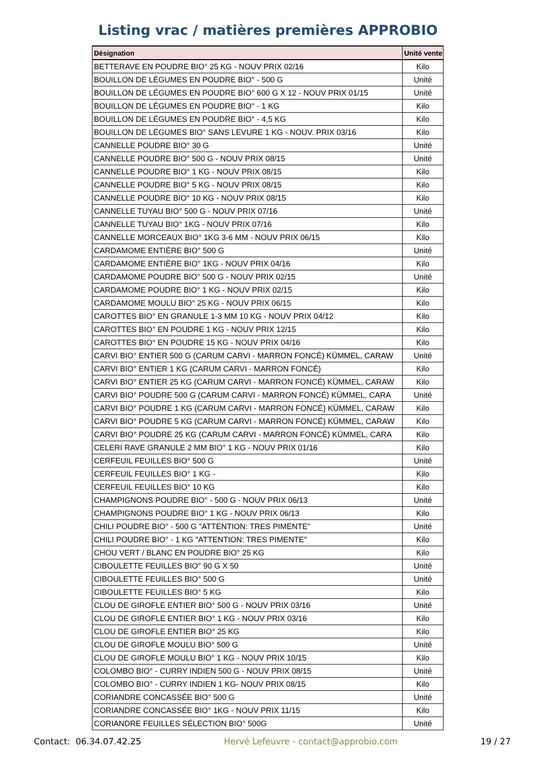Listing vrac / matières premières APPROBIO
| Désignation | Unité vente |
| --- | --- |
| BETTERAVE EN POUDRE BIO° 25 KG - NOUV PRIX 02/16 | Kilo |
| BOUILLON DE LÉGUMES EN POUDRE BIO° - 500 G | Unité |
| BOUILLON DE LÉGUMES EN POUDRE BIO° 600 G X 12 - NOUV PRIX 01/15 | Unité |
| BOUILLON DE LÉGUMES EN POUDRE BIO° - 1 KG | Kilo |
| BOUILLON DE LÉGUMES EN POUDRE BIO° - 4,5 KG | Kilo |
| BOUILLON DE LÉGUMES BIO° SANS LEVURE 1 KG - NOUV. PRIX 03/16 | Kilo |
| CANNELLE POUDRE BIO° 30 G | Unité |
| CANNELLE POUDRE BIO° 500 G - NOUV PRIX 08/15 | Unité |
| CANNELLE POUDRE BIO° 1 KG - NOUV PRIX 08/15 | Kilo |
| CANNELLE POUDRE BIO° 5 KG - NOUV PRIX 08/15 | Kilo |
| CANNELLE POUDRE BIO° 10 KG - NOUV PRIX 08/15 | Kilo |
| CANNELLE TUYAU BIO° 500 G - NOUV PRIX 07/16 | Unité |
| CANNELLE TUYAU BIO° 1KG - NOUV PRIX 07/16 | Kilo |
| CANNELLE MORCEAUX BIO° 1KG 3-6 MM - NOUV PRIX 06/15 | Kilo |
| CARDAMOME ENTIÈRE BIO° 500 G | Unité |
| CARDAMOME ENTIÈRE BIO° 1KG - NOUV PRIX 04/16 | Kilo |
| CARDAMOME POUDRE BIO° 500 G - NOUV PRIX 02/15 | Unité |
| CARDAMOME POUDRE BIO° 1 KG - NOUV PRIX 02/15 | Kilo |
| CARDAMOME MOULU BIO° 25 KG - NOUV PRIX 06/15 | Kilo |
| CAROTTES BIO° EN GRANULE 1-3 MM 10 KG - NOUV PRIX 04/12 | Kilo |
| CAROTTES BIO° EN POUDRE 1 KG - NOUV PRIX 12/15 | Kilo |
| CAROTTES BIO° EN POUDRE 15 KG - NOUV PRIX 04/16 | Kilo |
| CARVI BIO° ENTIER 500 G (CARUM CARVI - MARRON FONCÉ) KÜMMEL, CARAW | Unité |
| CARVI BIO° ENTIER 1 KG (CARUM CARVI - MARRON FONCÉ) | Kilo |
| CARVI BIO° ENTIER 25 KG (CARUM CARVI - MARRON FONCÉ) KÜMMEL, CARAW | Kilo |
| CARVI BIO° POUDRE 500 G (CARUM CARVI - MARRON FONCÉ) KÜMMEL, CARA | Unité |
| CARVI BIO° POUDRE 1 KG (CARUM CARVI - MARRON FONCÉ) KÜMMEL, CARAW | Kilo |
| CARVI BIO° POUDRE 5 KG (CARUM CARVI - MARRON FONCÉ) KÜMMEL, CARAW | Kilo |
| CARVI BIO° POUDRE 25 KG (CARUM CARVI - MARRON FONCÉ) KÜMMEL, CARA | Kilo |
| CELERI RAVE GRANULE 2 MM BIO° 1 KG - NOUV PRIX 01/16 | Kilo |
| CERFEUIL FEUILLES BIO° 500 G | Unité |
| CERFEUIL FEUILLES BIO° 1 KG - | Kilo |
| CERFEUIL FEUILLES BIO° 10 KG | Kilo |
| CHAMPIGNONS POUDRE BIO° - 500 G - NOUV PRIX 06/13 | Unité |
| CHAMPIGNONS POUDRE BIO° 1 KG - NOUV PRIX 06/13 | Kilo |
| CHILI POUDRE BIO° - 500 G "ATTENTION: TRES PIMENTE" | Unité |
| CHILI POUDRE BIO° - 1 KG "ATTENTION: TRES PIMENTE" | Kilo |
| CHOU VERT / BLANC EN POUDRE BIO° 25 KG | Kilo |
| CIBOULETTE FEUILLES BIO° 90 G X 50 | Unité |
| CIBOULETTE FEUILLES BIO° 500 G | Unité |
| CIBOULETTE FEUILLES BIO° 5 KG | Kilo |
| CLOU DE GIROFLE ENTIER BIO° 500 G - NOUV PRIX 03/16 | Unité |
| CLOU DE GIROFLE ENTIER BIO° 1 KG - NOUV PRIX 03/16 | Kilo |
| CLOU DE GIROFLE ENTIER BIO° 25 KG | Kilo |
| CLOU DE GIROFLE MOULU BIO° 500 G | Unité |
| CLOU DE GIROFLE MOULU BIO° 1 KG - NOUV PRIX 10/15 | Kilo |
| COLOMBO BIO° - CURRY INDIEN 500 G - NOUV PRIX 08/15 | Unité |
| COLOMBO BIO° - CURRY INDIEN 1 KG- NOUV PRIX 08/15 | Kilo |
| CORIANDRE CONCASSÉE BIO° 500 G | Unité |
| CORIANDRE CONCASSÉE BIO° 1KG - NOUV PRIX 11/15 | Kilo |
| CORIANDRE FEUILLES SÉLECTION BIO° 500G | Unité |
Contact: 06.34.07.42.25 Hervé Lefeuvre - contact@approbio.com 19 / 27